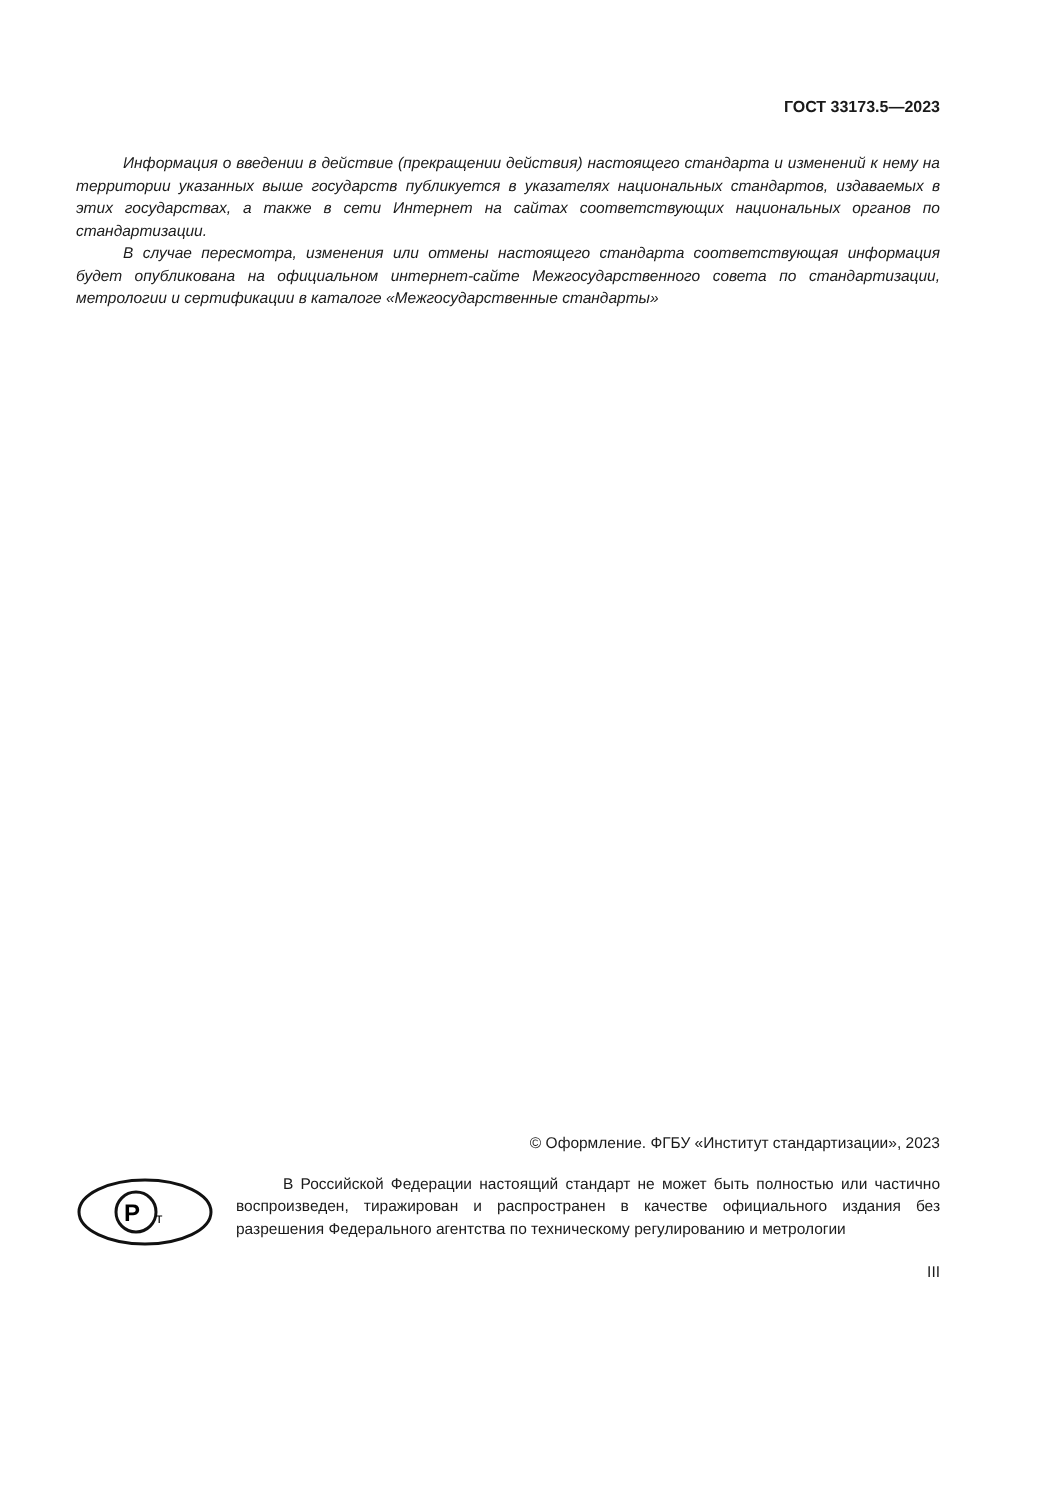ГОСТ 33173.5—2023
Информация о введении в действие (прекращении действия) настоящего стандарта и изменений к нему на территории указанных выше государств публикуется в указателях национальных стандартов, издаваемых в этих государствах, а также в сети Интернет на сайтах соответствующих национальных органов по стандартизации.
В случае пересмотра, изменения или отмены настоящего стандарта соответствующая информация будет опубликована на официальном интернет-сайте Межгосударственного совета по стандартизации, метрологии и сертификации в каталоге «Межгосударственные стандарты»
© Оформление. ФГБУ «Институт стандартизации», 2023
Р
т
В Российской Федерации настоящий стандарт не может быть полностью или частично воспроизведен, тиражирован и распространен в качестве официального издания без разрешения Федерального агентства по техническому регулированию и метрологии
III